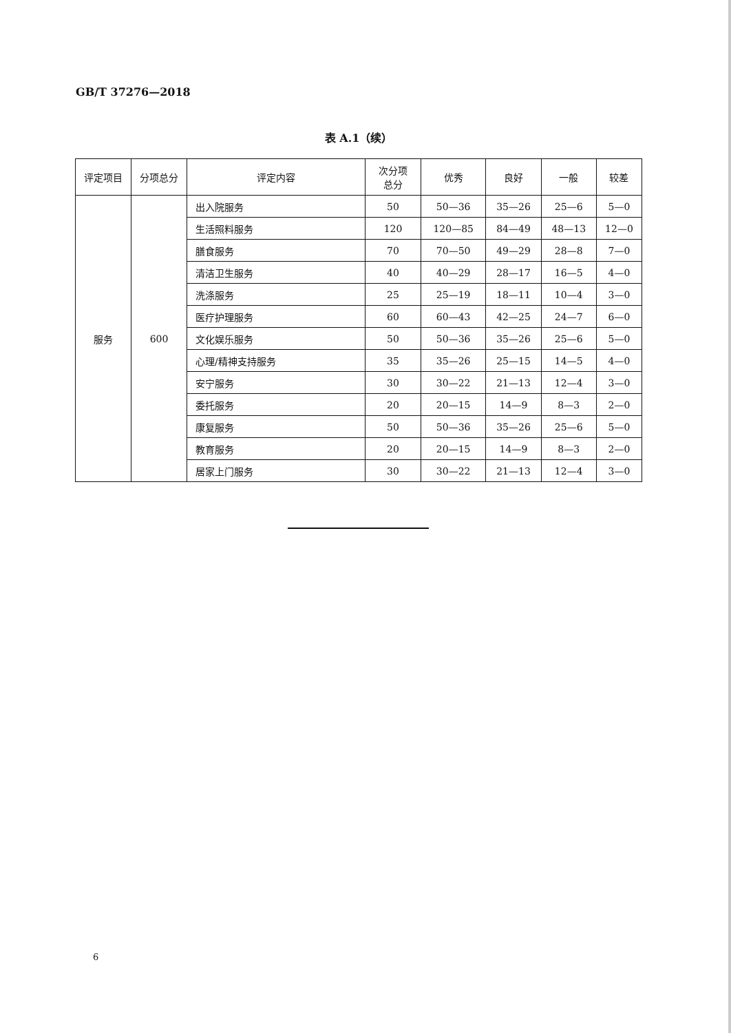GB/T 37276—2018
表 A.1（续）
| 评定项目 | 分项总分 | 评定内容 | 次分项 总分 | 优秀 | 良好 | 一般 | 较差 |
| --- | --- | --- | --- | --- | --- | --- | --- |
| 服务 | 600 | 出入院服务 | 50 | 50—36 | 35—26 | 25—6 | 5—0 |
| | | 生活照料服务 | 120 | 120—85 | 84—49 | 48—13 | 12—0 |
| | | 膳食服务 | 70 | 70—50 | 49—29 | 28—8 | 7—0 |
| | | 清洁卫生服务 | 40 | 40—29 | 28—17 | 16—5 | 4—0 |
| | | 洗涤服务 | 25 | 25—19 | 18—11 | 10—4 | 3—0 |
| | | 医疗护理服务 | 60 | 60—43 | 42—25 | 24—7 | 6—0 |
| | | 文化娱乐服务 | 50 | 50—36 | 35—26 | 25—6 | 5—0 |
| | | 心理/精神支持服务 | 35 | 35—26 | 25—15 | 14—5 | 4—0 |
| | | 安宁服务 | 30 | 30—22 | 21—13 | 12—4 | 3—0 |
| | | 委托服务 | 20 | 20—15 | 14—9 | 8—3 | 2—0 |
| | | 康复服务 | 50 | 50—36 | 35—26 | 25—6 | 5—0 |
| | | 教育服务 | 20 | 20—15 | 14—9 | 8—3 | 2—0 |
| | | 居家上门服务 | 30 | 30—22 | 21—13 | 12—4 | 3—0 |
6